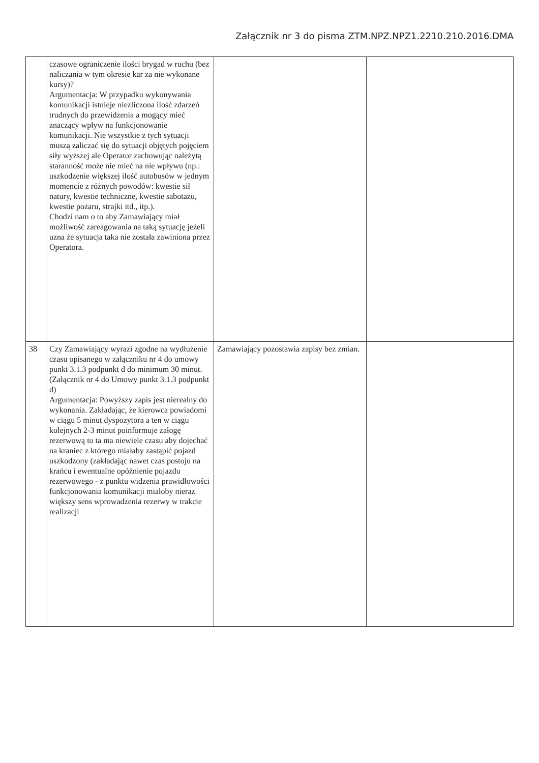Załącznik nr 3 do pisma ZTM.NPZ.NPZ1.2210.210.2016.DMA
| | czasowe ograniczenie ilości brygad w ruchu (bez naliczania w tym okresie kar za nie wykonane kursy)? Argumentacja: W przypadku wykonywania komunikacji istnieje niezliczona ilość zdarzeń trudnych do przewidzenia a mogący mieć znaczący wpływ na funkcjonowanie komunikacji. Nie wszystkie z tych sytuacji muszą zaliczać się do sytuacji objętych pojęciem siły wyższej ale Operator zachowując należytą staranność może nie mieć na nie wpływu (np.: uszkodzenie większej ilość autobusów w jednym momencie z różnych powodów: kwestie sił natury, kwestie techniczne, kwestie sabotażu, kwestie pożaru, strajki itd., itp.). Chodzi nam o to aby Zamawiający miał możliwość zareagowania na taką sytuację jeżeli uzna że sytuacja taka nie została zawiniona przez Operatora. | | |
| 38 | Czy Zamawiający wyrazi zgodne na wydłużenie czasu opisanego w załączniku nr 4 do umowy punkt 3.1.3 podpunkt d do minimum 30 minut. (Załącznik nr 4 do Umowy punkt 3.1.3 podpunkt d) Argumentacja: Powyższy zapis jest nierealny do wykonania. Zakładając, że kierowca powiadomi w ciągu 5 minut dyspozytora a ten w ciągu kolejnych 2-3 minut poinformuje załogę rezerwową to ta ma niewiele czasu aby dojechać na kraniec z którego miałaby zastąpić pojazd uszkodzony (zakładając nawet czas postoju na krańcu i ewentualne opóźnienie pojazdu rezerwowego - z punktu widzenia prawidłowości funkcjonowania komunikacji miałoby nieraz większy sens wprowadzenia rezerwy w trakcie realizacji | Zamawiający pozostawia zapisy bez zmian. | |